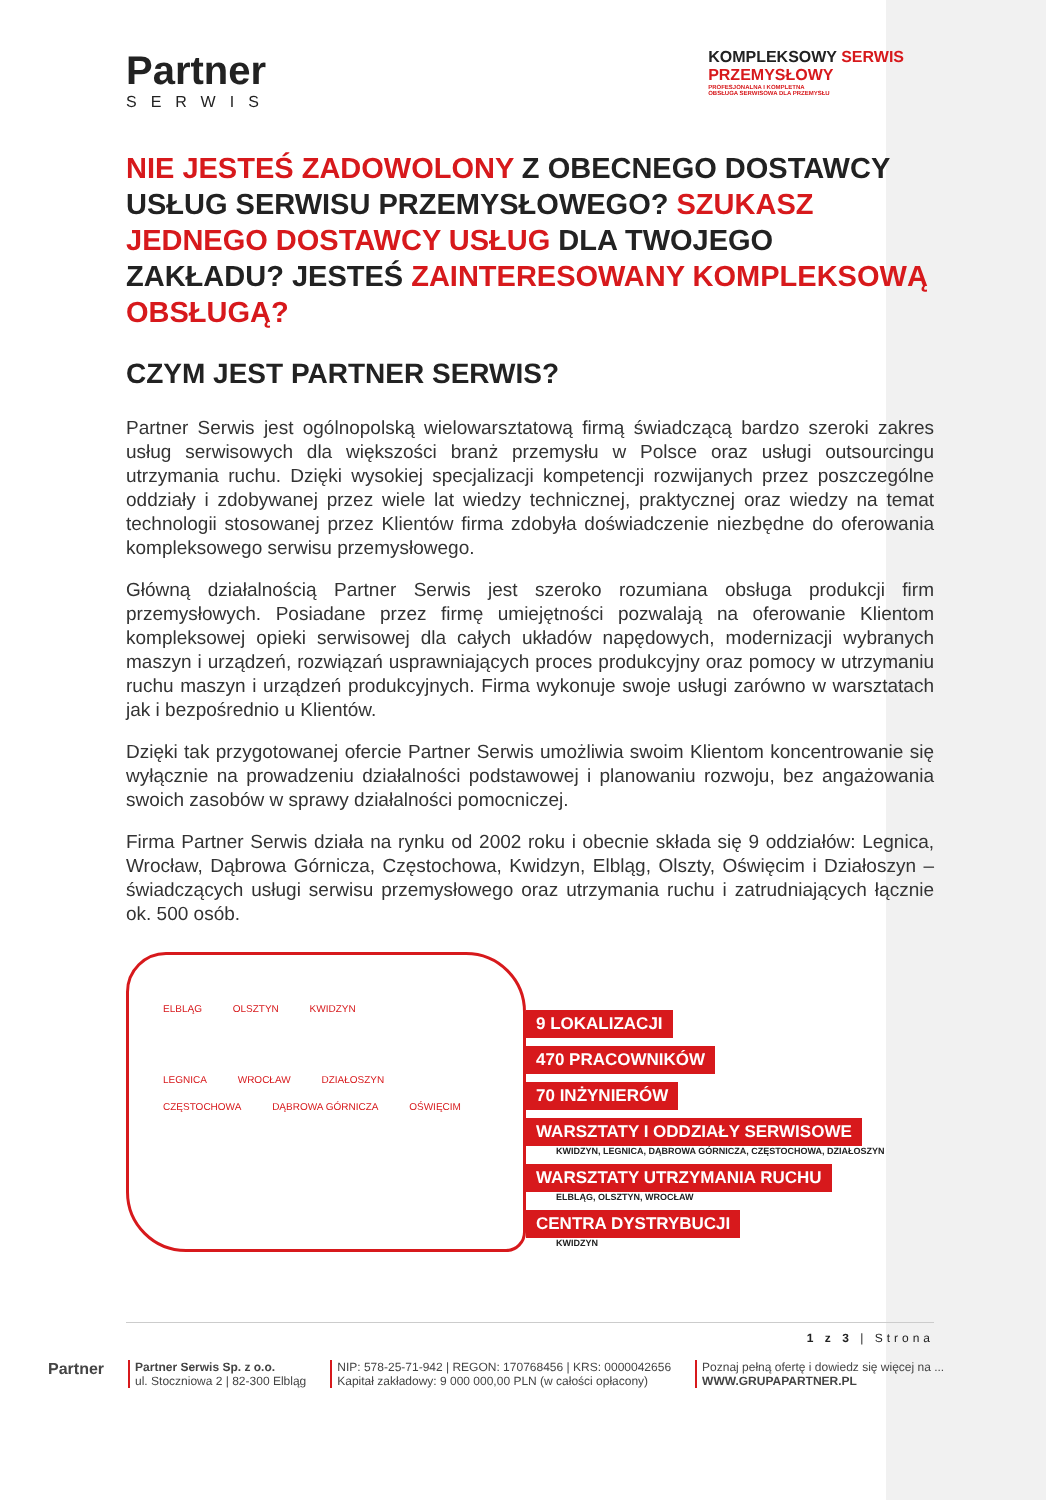Partner
SERWIS
KOMPLEKSOWY SERWIS
PRZEMYSŁOWY
PROFESJONALNA I KOMPLETNA
OBSŁUGA SERWISOWA DLA PRZEMYSŁU
NIE JESTEŚ ZADOWOLONY Z OBECNEGO DOSTAWCY USŁUG SERWISU PRZEMYSŁOWEGO? SZUKASZ JEDNEGO DOSTAWCY USŁUG DLA TWOJEGO ZAKŁADU? JESTEŚ ZAINTERESOWANY KOMPLEKSOWĄ OBSŁUGĄ?
CZYM JEST PARTNER SERWIS?
Partner Serwis jest ogólnopolską wielowarsztatową firmą świadczącą bardzo szeroki zakres usług serwisowych dla większości branż przemysłu w Polsce oraz usługi outsourcingu utrzymania ruchu. Dzięki wysokiej specjalizacji kompetencji rozwijanych przez poszczególne oddziały i zdobywanej przez wiele lat wiedzy technicznej, praktycznej oraz wiedzy na temat technologii stosowanej przez Klientów firma zdobyła doświadczenie niezbędne do oferowania kompleksowego serwisu przemysłowego.
Główną działalnością Partner Serwis jest szeroko rozumiana obsługa produkcji firm przemysłowych. Posiadane przez firmę umiejętności pozwalają na oferowanie Klientom kompleksowej opieki serwisowej dla całych układów napędowych, modernizacji wybranych maszyn i urządzeń, rozwiązań usprawniających proces produkcyjny oraz pomocy w utrzymaniu ruchu maszyn i urządzeń produkcyjnych. Firma wykonuje swoje usługi zarówno w warsztatach jak i bezpośrednio u Klientów.
Dzięki tak przygotowanej ofercie Partner Serwis umożliwia swoim Klientom koncentrowanie się wyłącznie na prowadzeniu działalności podstawowej i planowaniu rozwoju, bez angażowania swoich zasobów w sprawy działalności pomocniczej.
Firma Partner Serwis działa na rynku od 2002 roku i obecnie składa się 9 oddziałów: Legnica, Wrocław, Dąbrowa Górnicza, Częstochowa, Kwidzyn, Elbląg, Olszty, Oświęcim i Działoszyn – świadczących usługi serwisu przemysłowego oraz utrzymania ruchu i zatrudniających łącznie ok. 500 osób.
ELBLĄG OLSZTYN KWIDZYN
LEGNICA WROCŁAW DZIAŁOSZYN CZĘSTOCHOWA DĄBROWA GÓRNICZA OŚWIĘCIM
9 LOKALIZACJI
470 PRACOWNIKÓW
70 INŻYNIERÓW
WARSZTATY I ODDZIAŁY SERWISOWE
KWIDZYN, LEGNICA, DĄBROWA GÓRNICZA, CZĘSTOCHOWA, DZIAŁOSZYN
WARSZTATY UTRZYMANIA RUCHU
ELBLĄG, OLSZTYN, WROCŁAW
CENTRA DYSTRYBUCJI
KWIDZYN
1 z 3 | Strona
Partner
Partner Serwis Sp. z o.o.
ul. Stoczniowa 2 | 82-300 Elbląg
NIP: 578-25-71-942 | REGON: 170768456 | KRS: 0000042656
Kapitał zakładowy: 9 000 000,00 PLN (w całości opłacony)
Poznaj pełną ofertę i dowiedz się więcej na ...
WWW.GRUPAPARTNER.PL